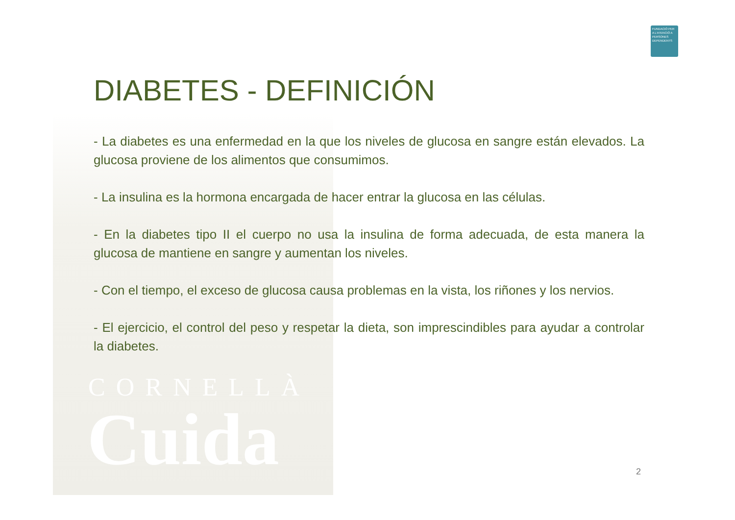CORNELLÀ
Cuida
FUNDACIÓ PER A L'ATENCIÓ A PERSONES DEPENDENTS
DIABETES - DEFINICIÓN
- La diabetes es una enfermedad en la que los niveles de glucosa en sangre están elevados. La glucosa proviene de los alimentos que consumimos.
- La insulina es la hormona encargada de hacer entrar la glucosa en las células.
- En la diabetes tipo II el cuerpo no usa la insulina de forma adecuada, de esta manera la glucosa de mantiene en sangre y aumentan los niveles.
- Con el tiempo, el exceso de glucosa causa problemas en la vista, los riñones y los nervios.
- El ejercicio, el control del peso y respetar la dieta, son imprescindibles para ayudar a controlar la diabetes.
2